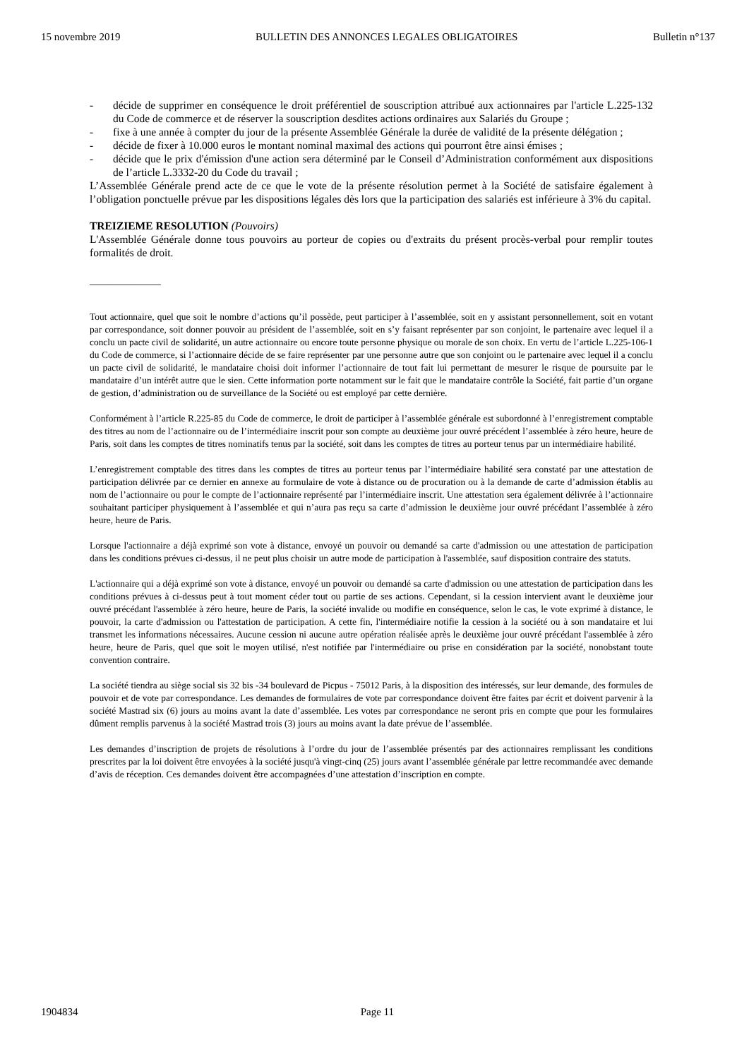15 novembre 2019 BULLETIN DES ANNONCES LEGALES OBLIGATOIRES Bulletin n°137
- décide de supprimer en conséquence le droit préférentiel de souscription attribué aux actionnaires par l'article L.225-132 du Code de commerce et de réserver la souscription desdites actions ordinaires aux Salariés du Groupe ;
- fixe à une année à compter du jour de la présente Assemblée Générale la durée de validité de la présente délégation ;
- décide de fixer à 10.000 euros le montant nominal maximal des actions qui pourront être ainsi émises ;
- décide que le prix d'émission d'une action sera déterminé par le Conseil d’Administration conformément aux dispositions de l’article L.3332-20 du Code du travail ;
L’Assemblée Générale prend acte de ce que le vote de la présente résolution permet à la Société de satisfaire également à l’obligation ponctuelle prévue par les dispositions légales dès lors que la participation des salariés est inférieure à 3% du capital.
TREIZIEME RESOLUTION (Pouvoirs)
L'Assemblée Générale donne tous pouvoirs au porteur de copies ou d'extraits du présent procès-verbal pour remplir toutes formalités de droit.
_____________
Tout actionnaire, quel que soit le nombre d’actions qu’il possède, peut participer à l’assemblée, soit en y assistant personnellement, soit en votant par correspondance, soit donner pouvoir au président de l’assemblée, soit en s’y faisant représenter par son conjoint, le partenaire avec lequel il a conclu un pacte civil de solidarité, un autre actionnaire ou encore toute personne physique ou morale de son choix. En vertu de l’article L.225-106-1 du Code de commerce, si l’actionnaire décide de se faire représenter par une personne autre que son conjoint ou le partenaire avec lequel il a conclu un pacte civil de solidarité, le mandataire choisi doit informer l’actionnaire de tout fait lui permettant de mesurer le risque de poursuite par le mandataire d’un intérêt autre que le sien. Cette information porte notamment sur le fait que le mandataire contrôle la Société, fait partie d’un organe de gestion, d’administration ou de surveillance de la Société ou est employé par cette dernière.
Conformément à l’article R.225-85 du Code de commerce, le droit de participer à l’assemblée générale est subordonné à l’enregistrement comptable des titres au nom de l’actionnaire ou de l’intermédiaire inscrit pour son compte au deuxième jour ouvré précédent l’assemblée à zéro heure, heure de Paris, soit dans les comptes de titres nominatifs tenus par la société, soit dans les comptes de titres au porteur tenus par un intermédiaire habilité.
L’enregistrement comptable des titres dans les comptes de titres au porteur tenus par l’intermédiaire habilité sera constaté par une attestation de participation délivrée par ce dernier en annexe au formulaire de vote à distance ou de procuration ou à la demande de carte d’admission établis au nom de l’actionnaire ou pour le compte de l’actionnaire représenté par l’intermédiaire inscrit. Une attestation sera également délivrée à l’actionnaire souhaitant participer physiquement à l’assemblée et qui n’aura pas reçu sa carte d’admission le deuxième jour ouvré précédant l’assemblée à zéro heure, heure de Paris.
Lorsque l'actionnaire a déjà exprimé son vote à distance, envoyé un pouvoir ou demandé sa carte d'admission ou une attestation de participation dans les conditions prévues ci-dessus, il ne peut plus choisir un autre mode de participation à l'assemblée, sauf disposition contraire des statuts.
L'actionnaire qui a déjà exprimé son vote à distance, envoyé un pouvoir ou demandé sa carte d'admission ou une attestation de participation dans les conditions prévues à ci-dessus peut à tout moment céder tout ou partie de ses actions. Cependant, si la cession intervient avant le deuxième jour ouvré précédant l'assemblée à zéro heure, heure de Paris, la société invalide ou modifie en conséquence, selon le cas, le vote exprimé à distance, le pouvoir, la carte d'admission ou l'attestation de participation. A cette fin, l'intermédiaire notifie la cession à la société ou à son mandataire et lui transmet les informations nécessaires. Aucune cession ni aucune autre opération réalisée après le deuxième jour ouvré précédant l'assemblée à zéro heure, heure de Paris, quel que soit le moyen utilisé, n'est notifiée par l'intermédiaire ou prise en considération par la société, nonobstant toute convention contraire.
La société tiendra au siège social sis 32 bis -34 boulevard de Picpus - 75012 Paris, à la disposition des intéressés, sur leur demande, des formules de pouvoir et de vote par correspondance. Les demandes de formulaires de vote par correspondance doivent être faites par écrit et doivent parvenir à la société Mastrad six (6) jours au moins avant la date d’assemblée. Les votes par correspondance ne seront pris en compte que pour les formulaires dûment remplis parvenus à la société Mastrad trois (3) jours au moins avant la date prévue de l’assemblée.
Les demandes d’inscription de projets de résolutions à l’ordre du jour de l’assemblée présentés par des actionnaires remplissant les conditions prescrites par la loi doivent être envoyées à la société jusqu'à vingt-cinq (25) jours avant l’assemblée générale par lettre recommandée avec demande d’avis de réception. Ces demandes doivent être accompagnées d’une attestation d’inscription en compte.
1904834 Page 11